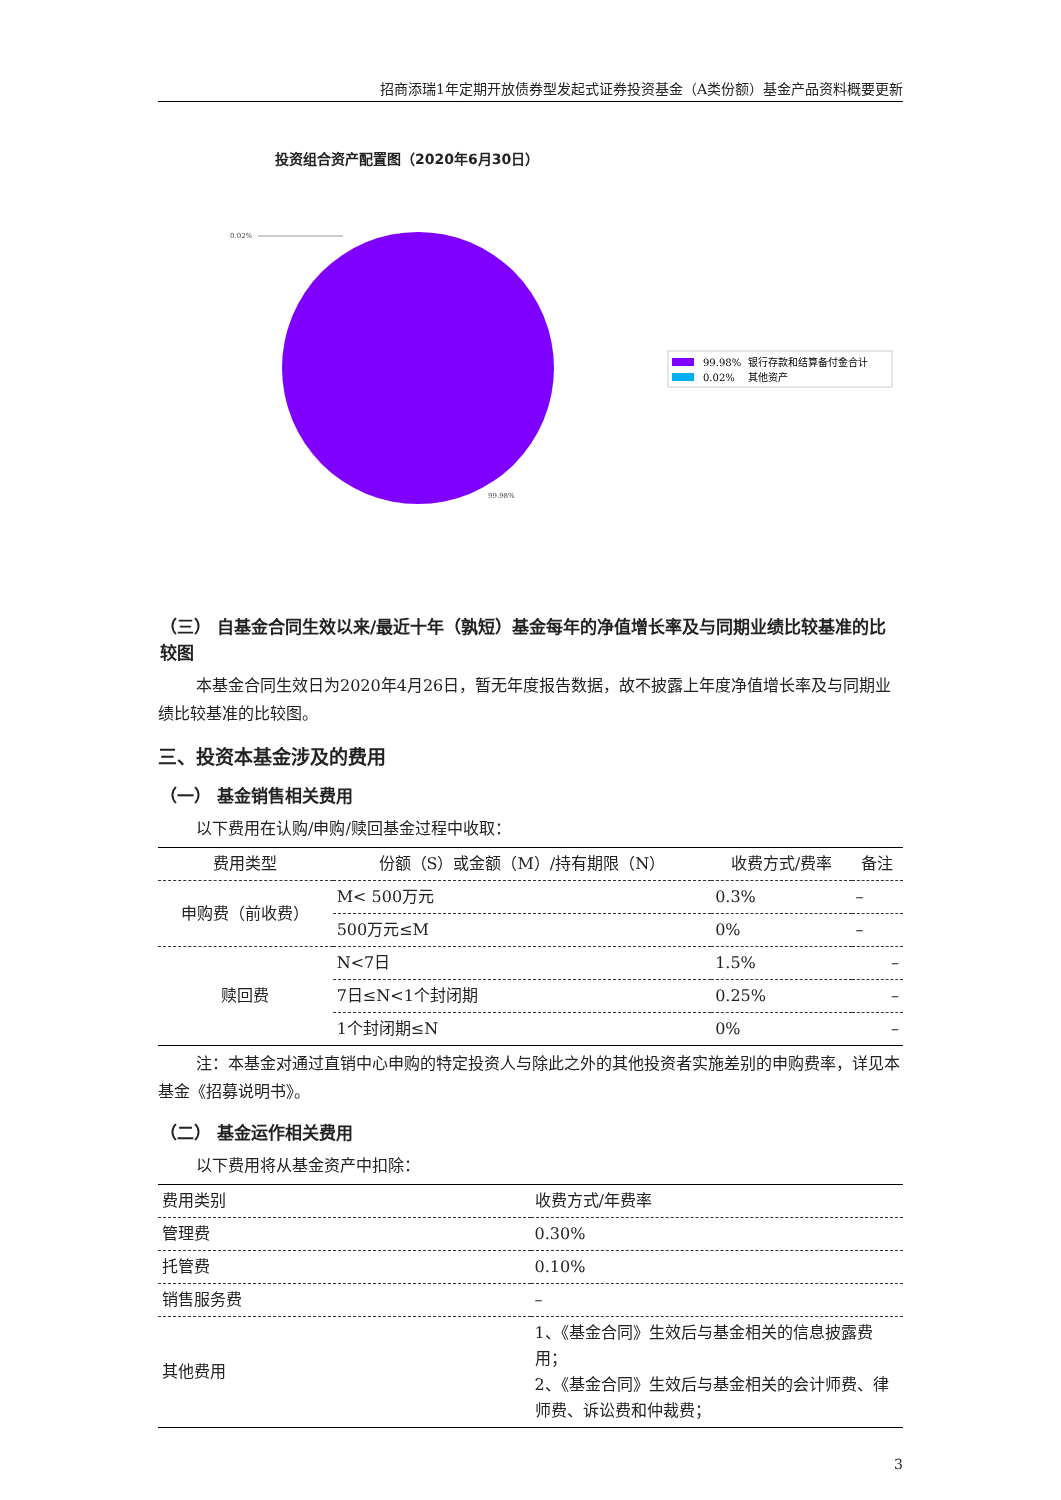招商添瑞1年定期开放债券型发起式证券投资基金（A类份额）基金产品资料概要更新
投资组合资产配置图（2020年6月30日）
0.02%
99.98%
99.98%
银行存款和结算备付金合计
0.02%
其他资产
（三） 自基金合同生效以来/最近十年（孰短）基金每年的净值增长率及与同期业绩比较基准的比较图
本基金合同生效日为2020年4月26日，暂无年度报告数据，故不披露上年度净值增长率及与同期业绩比较基准的比较图。
三、投资本基金涉及的费用
（一） 基金销售相关费用
以下费用在认购/申购/赎回基金过程中收取：
| 费用类型 | 份额（S）或金额（M）/持有期限（N） | 收费方式/费率 | 备注 |
| --- | --- | --- | --- |
| 申购费（前收费） | M< 500万元 | 0.3% | – |
| | 500万元≤M | 0% | – |
| 赎回费 | N<7日 | 1.5% | – |
| | 7日≤N<1个封闭期 | 0.25% | – |
| | 1个封闭期≤N | 0% | – |
注：本基金对通过直销中心申购的特定投资人与除此之外的其他投资者实施差别的申购费率，详见本基金《招募说明书》。
（二） 基金运作相关费用
以下费用将从基金资产中扣除：
| 费用类别 | 收费方式/年费率 |
| 管理费 | 0.30% |
| 托管费 | 0.10% |
| 销售服务费 | – |
| 其他费用 | 1、《基金合同》生效后与基金相关的信息披露费用； 2、《基金合同》生效后与基金相关的会计师费、律师费、诉讼费和仲裁费； |
3